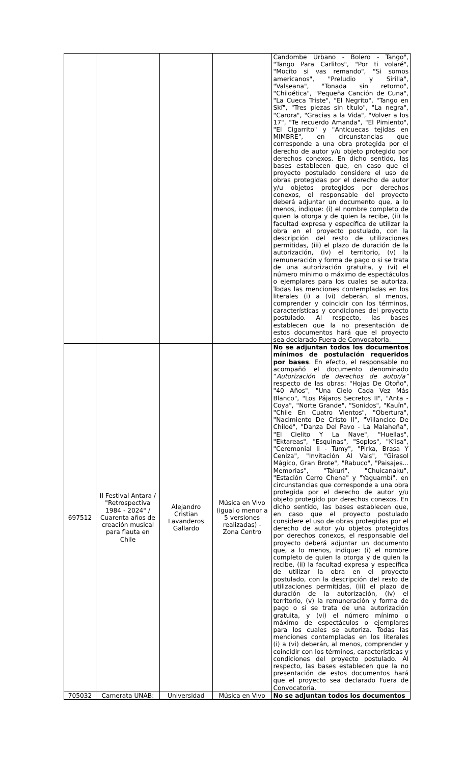| | | | | Candombe Urbano - Bolero - Tango", "Tango Para Carlitos", "Por ti volaré", "Mocito si vas remando", "Si somos americanos", "Preludio y Sirilla", "Valseana", "Tonada sin retorno", "Chiloética", "Pequeña Canción de Cuna", "La Cueca Triste", "El Negrito", "Tango en Skï", "Tres piezas sin título", "La negra", "Carora", "Gracias a la Vida", "Volver a los 17", "Te recuerdo Amanda", "El Pimiento", "El Cigarrito" y "Anticuecas tejidas en MIMBRE", en circunstancias que corresponde a una obra protegida por el derecho de autor y/u objeto protegido por derechos conexos. En dicho sentido, las bases establecen que, en caso que el proyecto postulado considere el uso de obras protegidas por el derecho de autor y/u objetos protegidos por derechos conexos, el responsable del proyecto deberá adjuntar un documento que, a lo menos, indique: (i) el nombre completo de quien la otorga y de quien la recibe, (ii) la facultad expresa y específica de utilizar la obra en el proyecto postulado, con la descripción del resto de utilizaciones permitidas, (iii) el plazo de duración de la autorización, (iv) el territorio, (v) la remuneración y forma de pago o si se trata de una autorización gratuita, y (vi) el número mínimo o máximo de espectáculos o ejemplares para los cuales se autoriza. Todas las menciones contempladas en los literales (i) a (vi) deberán, al menos, comprender y coincidir con los términos, características y condiciones del proyecto postulado. Al respecto, las bases establecen que la no presentación de estos documentos hará que el proyecto sea declarado Fuera de Convocatoria. |
| 697512 | II Festival Antara / "Retrospectiva 1984 - 2024" / Cuarenta años de creación musical para flauta en Chile | Alejandro Cristian Lavanderos Gallardo | Música en Vivo (igual o menor a 5 versiones realizadas) - Zona Centro | No se adjuntan todos los documentos mínimos de postulación requeridos por bases . En efecto, el responsable no acompañó el documento denominado “ Autorización de derechos de autor/a” respecto de las obras: "Hojas De Otoño", "40 Años", "Una Cielo Cada Vez Más Blanco", "Los Pájaros Secretos II", "Anta - Coya", "Norte Grande", "Sonidos", "Kauïn", "Chile En Cuatro Vientos", "Obertura", "Nacimiento De Cristo II", "Villancico De Chiloé", "Danza Del Pavo - La Malaheña", "El Cielito Y La Nave", "Huellas", "Ektareas", "Esquinas", "Soplos", "K’isa", "Ceremonial Ii - Tumy", "Pirka, Brasa Y Ceniza", "Invitación Al Vals", "Girasol Mágico, Gran Brote", "Rabuco", "Paisajes... Memorias", "Takuri", "Chuicanaku", "Estación Cerro Chena" y "Yaguambí", en circunstancias que corresponde a una obra protegida por el derecho de autor y/u objeto protegido por derechos conexos. En dicho sentido, las bases establecen que, en caso que el proyecto postulado considere el uso de obras protegidas por el derecho de autor y/u objetos protegidos por derechos conexos, el responsable del proyecto deberá adjuntar un documento que, a lo menos, indique: (i) el nombre completo de quien la otorga y de quien la recibe, (ii) la facultad expresa y específica de utilizar la obra en el proyecto postulado, con la descripción del resto de utilizaciones permitidas, (iii) el plazo de duración de la autorización, (iv) el territorio, (v) la remuneración y forma de pago o si se trata de una autorización gratuita, y (vi) el número mínimo o máximo de espectáculos o ejemplares para los cuales se autoriza. Todas las menciones contempladas en los literales (i) a (vi) deberán, al menos, comprender y coincidir con los términos, características y condiciones del proyecto postulado. Al respecto, las bases establecen que la no presentación de estos documentos hará que el proyecto sea declarado Fuera de Convocatoria. |
| 705032 | Camerata UNAB: | Universidad | Música en Vivo | No se adjuntan todos los documentos |